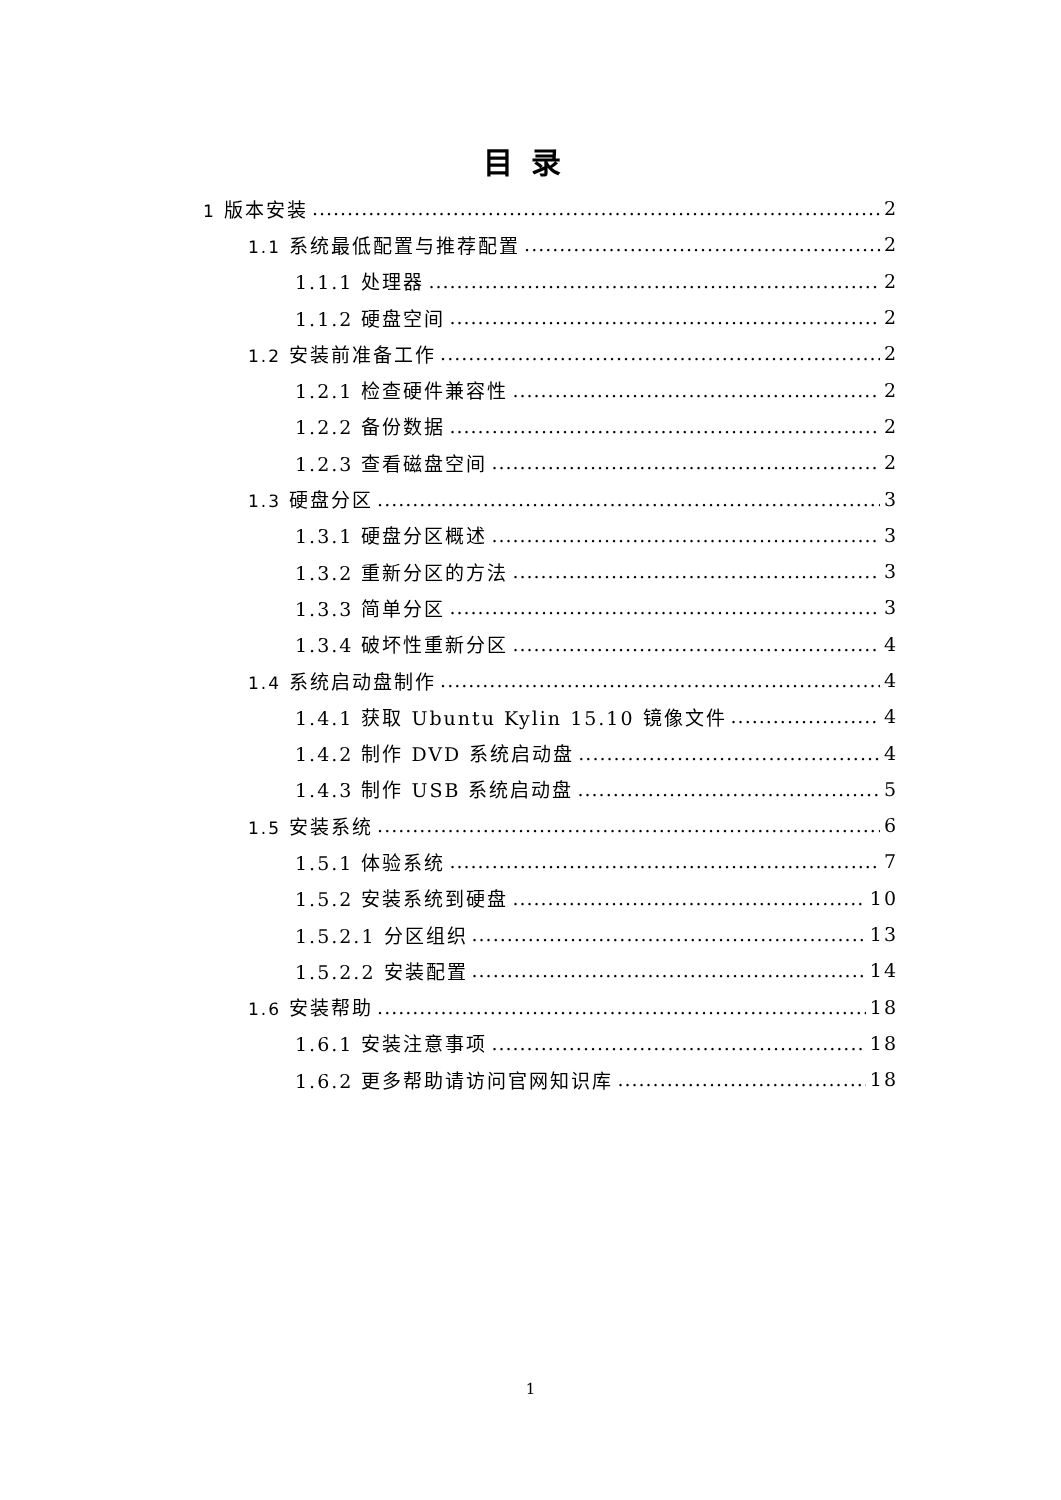目录
1 版本安装 2
1.1 系统最低配置与推荐配置 2
1.1.1 处理器 2
1.1.2 硬盘空间 2
1.2 安装前准备工作 2
1.2.1 检查硬件兼容性 2
1.2.2 备份数据 2
1.2.3 查看磁盘空间 2
1.3 硬盘分区 3
1.3.1 硬盘分区概述 3
1.3.2 重新分区的方法 3
1.3.3 简单分区 3
1.3.4 破坏性重新分区 4
1.4 系统启动盘制作 4
1.4.1 获取 Ubuntu Kylin 15.10 镜像文件 4
1.4.2 制作 DVD 系统启动盘 4
1.4.3 制作 USB 系统启动盘 5
1.5 安装系统 6
1.5.1 体验系统 7
1.5.2 安装系统到硬盘 10
1.5.2.1 分区组织 13
1.5.2.2 安装配置 14
1.6 安装帮助 18
1.6.1 安装注意事项 18
1.6.2 更多帮助请访问官网知识库 18
1